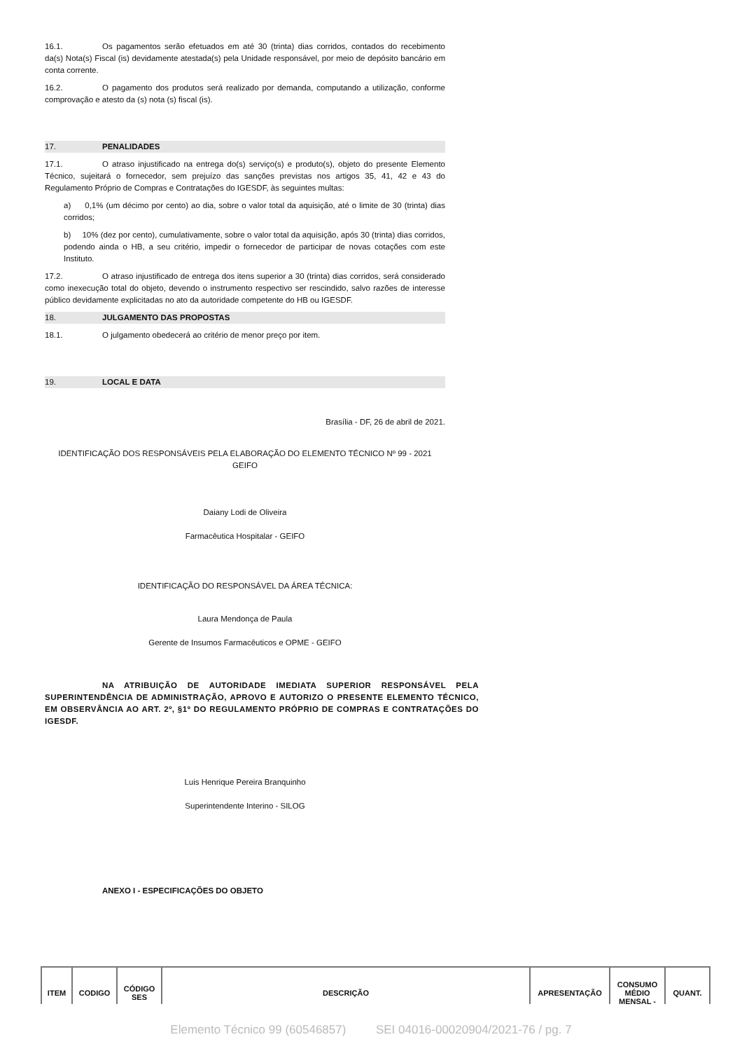16.1. Os pagamentos serão efetuados em até 30 (trinta) dias corridos, contados do recebimento da(s) Nota(s) Fiscal (is) devidamente atestada(s) pela Unidade responsável, por meio de depósito bancário em conta corrente.
16.2. O pagamento dos produtos será realizado por demanda, computando a utilização, conforme comprovação e atesto da (s) nota (s) fiscal (is).
17. PENALIDADES
17.1. O atraso injustificado na entrega do(s) serviço(s) e produto(s), objeto do presente Elemento Técnico, sujeitará o fornecedor, sem prejuízo das sanções previstas nos artigos 35, 41, 42 e 43 do Regulamento Próprio de Compras e Contratações do IGESDF, às seguintes multas:
a) 0,1% (um décimo por cento) ao dia, sobre o valor total da aquisição, até o limite de 30 (trinta) dias corridos;
b) 10% (dez por cento), cumulativamente, sobre o valor total da aquisição, após 30 (trinta) dias corridos, podendo ainda o HB, a seu critério, impedir o fornecedor de participar de novas cotações com este Instituto.
17.2. O atraso injustificado de entrega dos itens superior a 30 (trinta) dias corridos, será considerado como inexecução total do objeto, devendo o instrumento respectivo ser rescindido, salvo razões de interesse público devidamente explicitadas no ato da autoridade competente do HB ou IGESDF.
18. JULGAMENTO DAS PROPOSTAS
18.1. O julgamento obedecerá ao critério de menor preço por item.
19. LOCAL E DATA
Brasília - DF, 26 de abril de 2021.
IDENTIFICAÇÃO DOS RESPONSÁVEIS PELA ELABORAÇÃO DO ELEMENTO TÉCNICO Nº 99 - 2021 GEIFO
Daiany Lodi de Oliveira
Farmacêutica Hospitalar - GEIFO
IDENTIFICAÇÃO DO RESPONSÁVEL DA ÁREA TÉCNICA:
Laura Mendonça de Paula
Gerente de Insumos Farmacêuticos e OPME - GEIFO
NA ATRIBUIÇÃO DE AUTORIDADE IMEDIATA SUPERIOR RESPONSÁVEL PELA SUPERINTENDÊNCIA DE ADMINISTRAÇÃO, APROVO E AUTORIZO O PRESENTE ELEMENTO TÉCNICO, EM OBSERVÂNCIA AO ART. 2º, §1º DO REGULAMENTO PRÓPRIO DE COMPRAS E CONTRATAÇÕES DO IGESDF.
Luis Henrique Pereira Branquinho
Superintendente Interino - SILOG
ANEXO I - ESPECIFICAÇÕES DO OBJETO
| ITEM | CODIGO | CÓDIGO SES | DESCRIÇÃO | APRESENTAÇÃO | CONSUMO MÉDIO MENSAL - | QUANT. |
Elemento Técnico 99 (60546857) SEI 04016-00020904/2021-76 / pg. 7